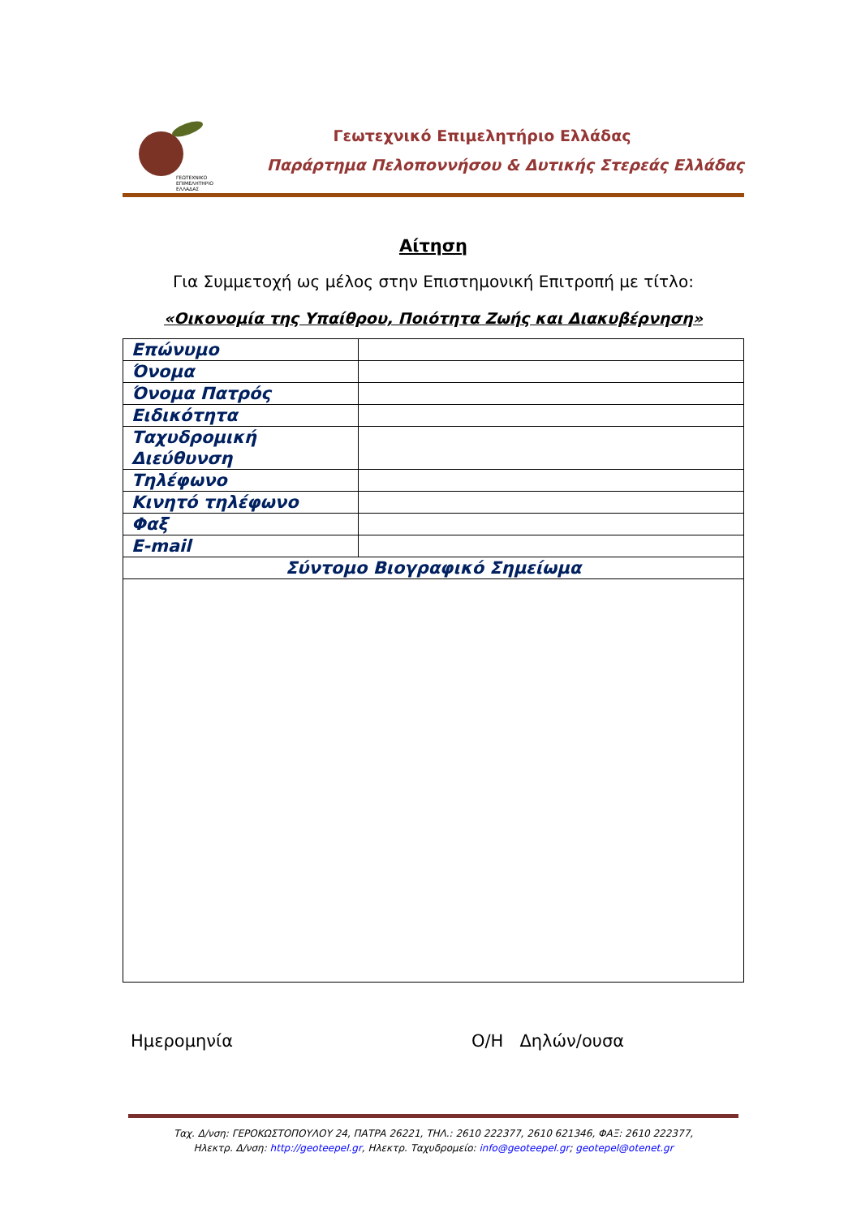ΓΕΩΤΕΧΝΙΚΟ
ΕΠΙΜΕΛΗΤΗΡΙΟ
ΕΛΛΑΔΑΣ
Γεωτεχνικό Επιμελητήριο Ελλάδας
Παράρτημα Πελοποννήσου & Δυτικής Στερεάς Ελλάδας
Αίτηση
Για Συμμετοχή ως μέλος στην Επιστημονική Επιτροπή με τίτλο:
«Οικονομία της Υπαίθρου, Ποιότητα Ζωής και Διακυβέρνηση»
| Επώνυμο | |
| Όνομα | |
| Όνομα Πατρός | |
| Ειδικότητα | |
| Ταχυδρομική Διεύθυνση | |
| Τηλέφωνο | |
| Κινητό τηλέφωνο | |
| Φαξ | |
| E-mail | |
| Σύντομο Βιογραφικό Σημείωμα | |
Ημερομηνία Ο/Η Δηλών/ουσα
Ταχ. Δ/νση: ΓΕΡΟΚΩΣΤΟΠΟΥΛΟΥ 24, ΠΑΤΡΑ 26221, ΤΗΛ.: 2610 222377, 2610 621346, ΦΑΞ: 2610 222377,
Ηλεκτρ. Δ/νση: http://geoteepel.gr, Ηλεκτρ. Ταχυδρομείο: info@geoteepel.gr; geotepel@otenet.gr